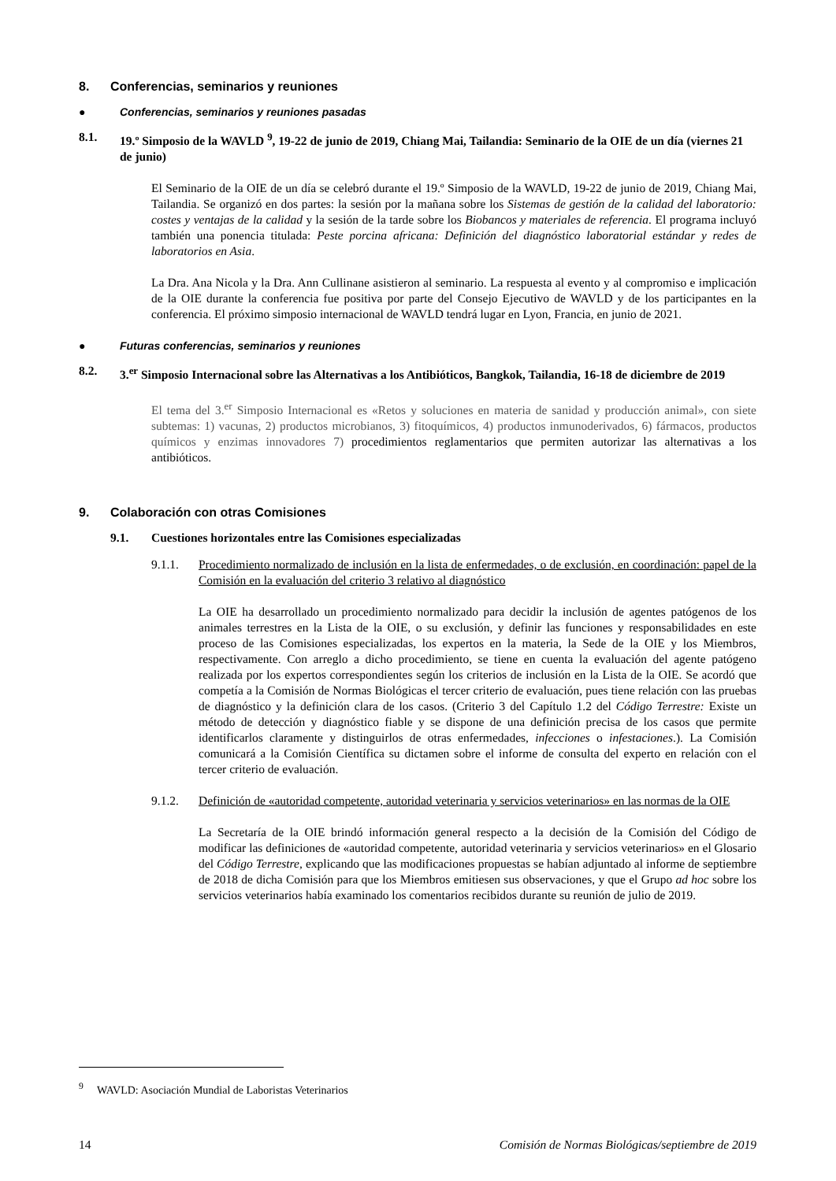8. Conferencias, seminarios y reuniones
● Conferencias, seminarios y reuniones pasadas
8.1. 19.º Simposio de la WAVLD <sup>9</sup>, 19-22 de junio de 2019, Chiang Mai, Tailandia: Seminario de la OIE de un día (viernes 21 de junio)
El Seminario de la OIE de un día se celebró durante el 19.º Simposio de la WAVLD, 19-22 de junio de 2019, Chiang Mai, Tailandia. Se organizó en dos partes: la sesión por la mañana sobre los Sistemas de gestión de la calidad del laboratorio: costes y ventajas de la calidad y la sesión de la tarde sobre los Biobancos y materiales de referencia. El programa incluyó también una ponencia titulada: Peste porcina africana: Definición del diagnóstico laboratorial estándar y redes de laboratorios en Asia.
La Dra. Ana Nicola y la Dra. Ann Cullinane asistieron al seminario. La respuesta al evento y al compromiso e implicación de la OIE durante la conferencia fue positiva por parte del Consejo Ejecutivo de WAVLD y de los participantes en la conferencia. El próximo simposio internacional de WAVLD tendrá lugar en Lyon, Francia, en junio de 2021.
● Futuras conferencias, seminarios y reuniones
8.2. 3.<sup>er</sup> Simposio Internacional sobre las Alternativas a los Antibióticos, Bangkok, Tailandia, 16-18 de diciembre de 2019
El tema del 3.<sup>er</sup> Simposio Internacional es «Retos y soluciones en materia de sanidad y producción animal», con siete subtemas: 1) vacunas, 2) productos microbianos, 3) fitoquímicos, 4) productos inmunoderivados, 6) fármacos, productos químicos y enzimas innovadores 7) procedimientos reglamentarios que permiten autorizar las alternativas a los antibióticos.
9. Colaboración con otras Comisiones
9.1. Cuestiones horizontales entre las Comisiones especializadas
9.1.1. Procedimiento normalizado de inclusión en la lista de enfermedades, o de exclusión, en coordinación: papel de la Comisión en la evaluación del criterio 3 relativo al diagnóstico
La OIE ha desarrollado un procedimiento normalizado para decidir la inclusión de agentes patógenos de los animales terrestres en la Lista de la OIE, o su exclusión, y definir las funciones y responsabilidades en este proceso de las Comisiones especializadas, los expertos en la materia, la Sede de la OIE y los Miembros, respectivamente. Con arreglo a dicho procedimiento, se tiene en cuenta la evaluación del agente patógeno realizada por los expertos correspondientes según los criterios de inclusión en la Lista de la OIE. Se acordó que competía a la Comisión de Normas Biológicas el tercer criterio de evaluación, pues tiene relación con las pruebas de diagnóstico y la definición clara de los casos. (Criterio 3 del Capítulo 1.2 del Código Terrestre: Existe un método de detección y diagnóstico fiable y se dispone de una definición precisa de los casos que permite identificarlos claramente y distinguirlos de otras enfermedades, infecciones o infestaciones.). La Comisión comunicará a la Comisión Científica su dictamen sobre el informe de consulta del experto en relación con el tercer criterio de evaluación.
9.1.2. Definición de «autoridad competente, autoridad veterinaria y servicios veterinarios» en las normas de la OIE
La Secretaría de la OIE brindó información general respecto a la decisión de la Comisión del Código de modificar las definiciones de «autoridad competente, autoridad veterinaria y servicios veterinarios» en el Glosario del Código Terrestre, explicando que las modificaciones propuestas se habían adjuntado al informe de septiembre de 2018 de dicha Comisión para que los Miembros emitiesen sus observaciones, y que el Grupo ad hoc sobre los servicios veterinarios había examinado los comentarios recibidos durante su reunión de julio de 2019.
<sup>9</sup> WAVLD: Asociación Mundial de Laboristas Veterinarios
14 Comisión de Normas Biológicas/septiembre de 2019